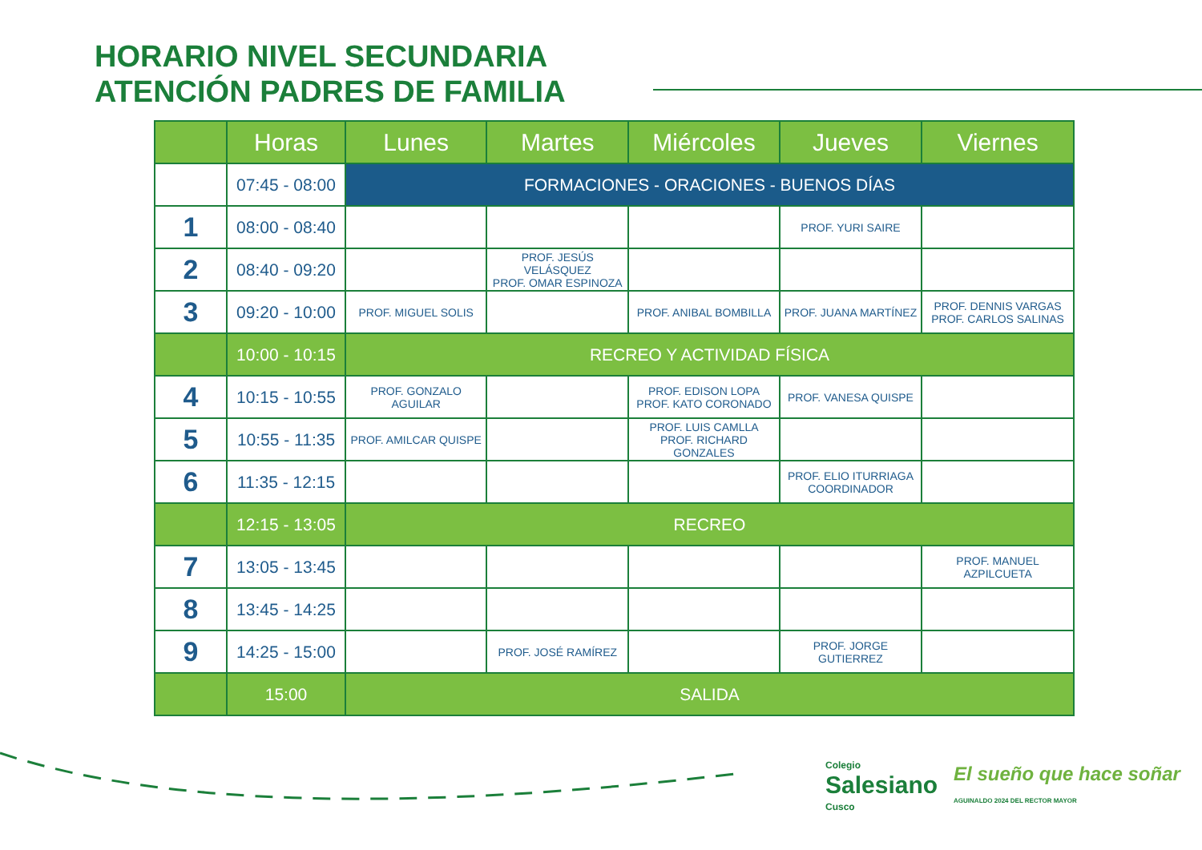HORARIO NIVEL SECUNDARIA
ATENCIÓN PADRES DE FAMILIA
| | Horas | Lunes | Martes | Miércoles | Jueves | Viernes |
| --- | --- | --- | --- | --- | --- | --- |
| | 07:45 - 08:00 | FORMACIONES - ORACIONES - BUENOS DÍAS | | | | |
| 1 | 08:00 - 08:40 | | | | PROF. YURI SAIRE | |
| 2 | 08:40 - 09:20 | | PROF. JESÚS VELÁSQUEZ PROF. OMAR ESPINOZA | | | |
| 3 | 09:20 - 10:00 | PROF. MIGUEL SOLIS | | PROF. ANIBAL BOMBILLA | PROF. JUANA MARTÍNEZ | PROF. DENNIS VARGAS PROF. CARLOS SALINAS |
| | 10:00 - 10:15 | RECREO Y ACTIVIDAD FÍSICA | | | | |
| 4 | 10:15 - 10:55 | PROF. GONZALO AGUILAR | | PROF. EDISON LOPA PROF. KATO CORONADO | PROF. VANESA QUISPE | |
| 5 | 10:55 - 11:35 | PROF. AMILCAR QUISPE | | PROF. LUIS CAMLLA PROF. RICHARD GONZALES | | |
| 6 | 11:35 - 12:15 | | | | PROF. ELIO ITURRIAGA COORDINADOR | |
| | 12:15 - 13:05 | RECREO | | | | |
| 7 | 13:05 - 13:45 | | | | | PROF. MANUEL AZPILCUETA |
| 8 | 13:45 - 14:25 | | | | | |
| 9 | 14:25 - 15:00 | | PROF. JOSÉ RAMÍREZ | | PROF. JORGE GUTIERREZ | |
| | 15:00 | SALIDA | | | | |
Colegio
Salesiano
Cusco
El sueño que hace soñar
AGUINALDO 2024 DEL RECTOR MAYOR